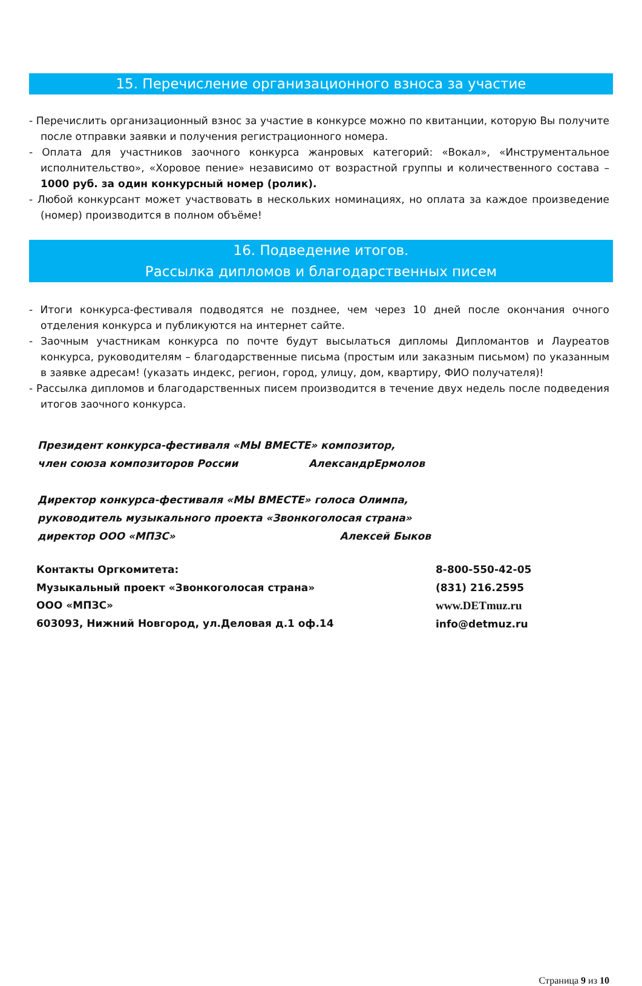15. Перечисление организационного взноса за участие
- Перечислить организационный взнос за участие в конкурсе можно по квитанции, которую Вы получите после отправки заявки и получения регистрационного номера.
- Оплата для участников заочного конкурса жанровых категорий: «Вокал», «Инструментальное исполнительство», «Хоровое пение» независимо от возрастной группы и количественного состава – 1000 руб. за один конкурсный номер (ролик).
- Любой конкурсант может участвовать в нескольких номинациях, но оплата за каждое произведение (номер) производится в полном объёме!
16. Подведение итогов.
Рассылка дипломов и благодарственных писем
- Итоги конкурса-фестиваля подводятся не позднее, чем через 10 дней после окончания очного отделения конкурса и публикуются на интернет сайте.
- Заочным участникам конкурса по почте будут высылаться дипломы Дипломантов и Лауреатов конкурса, руководителям – благодарственные письма (простым или заказным письмом) по указанным в заявке адресам! (указать индекс, регион, город, улицу, дом, квартиру, ФИО получателя)!
- Рассылка дипломов и благодарственных писем производится в течение двух недель после подведения итогов заочного конкурса.
Президент конкурса-фестиваля «МЫ ВМЕСТЕ» композитор,
член союза композиторов России АлександрЕрмолов
Директор конкурса-фестиваля «МЫ ВМЕСТЕ» голоса Олимпа,
руководитель музыкального проекта «Звонкоголосая страна»
директор ООО «МПЗС» Алексей Быков
Контакты Оргкомитета:
Музыкальный проект «Звонкоголосая страна»
ООО «МПЗС»
603093, Нижний Новгород, ул.Деловая д.1 оф.14
8-800-550-42-05
(831) 216.2595
www.DETmuz.ru
info@detmuz.ru
Страница 9 из 10